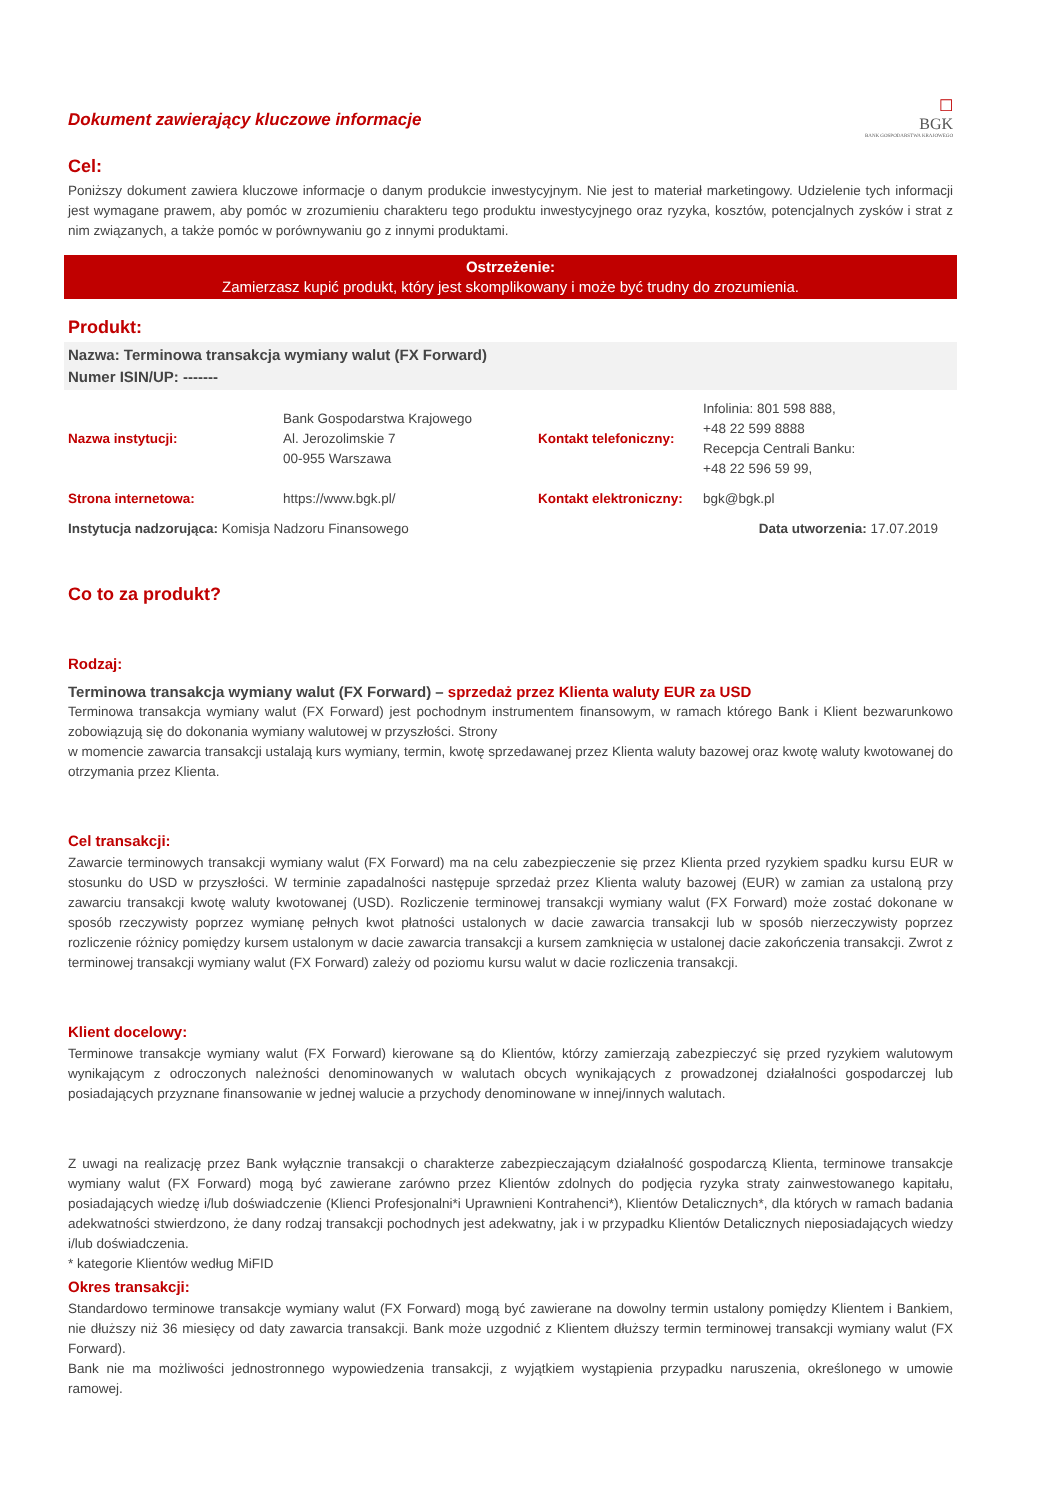Dokument zawierający kluczowe informacje
☐
BGK
BANK GOSPODARSTWA KRAJOWEGO
Cel:
Poniższy dokument zawiera kluczowe informacje o danym produkcie inwestycyjnym. Nie jest to materiał marketingowy. Udzielenie tych informacji jest wymagane prawem, aby pomóc w zrozumieniu charakteru tego produktu inwestycyjnego oraz ryzyka, kosztów, potencjalnych zysków i strat z nim związanych, a także pomóc w porównywaniu go z innymi produktami.
Ostrzeżenie:
Zamierzasz kupić produkt, który jest skomplikowany i może być trudny do zrozumienia.
Produkt:
Nazwa: Terminowa transakcja wymiany walut (FX Forward)
Numer ISIN/UP: -------
| Nazwa instytucji: | Bank Gospodarstwa Krajowego Al. Jerozolimskie 7 00-955 Warszawa | Kontakt telefoniczny: | Infolinia: 801 598 888, +48 22 599 8888 Recepcja Centrali Banku: +48 22 596 59 99, |
| Strona internetowa: | https://www.bgk.pl/ | Kontakt elektroniczny: | bgk@bgk.pl |
| Instytucja nadzorująca: Komisja Nadzoru Finansowego | | Data utworzenia: 17.07.2019 | |
Co to za produkt?
Rodzaj:
Terminowa transakcja wymiany walut (FX Forward) – sprzedaż przez Klienta waluty EUR za USD
Terminowa transakcja wymiany walut (FX Forward) jest pochodnym instrumentem finansowym, w ramach którego Bank i Klient bezwarunkowo zobowiązują się do dokonania wymiany walutowej w przyszłości. Strony
w momencie zawarcia transakcji ustalają kurs wymiany, termin, kwotę sprzedawanej przez Klienta waluty bazowej oraz kwotę waluty kwotowanej do otrzymania przez Klienta.
Cel transakcji:
Zawarcie terminowych transakcji wymiany walut (FX Forward) ma na celu zabezpieczenie się przez Klienta przed ryzykiem spadku kursu EUR w stosunku do USD w przyszłości. W terminie zapadalności następuje sprzedaż przez Klienta waluty bazowej (EUR) w zamian za ustaloną przy zawarciu transakcji kwotę waluty kwotowanej (USD). Rozliczenie terminowej transakcji wymiany walut (FX Forward) może zostać dokonane w sposób rzeczywisty poprzez wymianę pełnych kwot płatności ustalonych w dacie zawarcia transakcji lub w sposób nierzeczywisty poprzez rozliczenie różnicy pomiędzy kursem ustalonym w dacie zawarcia transakcji a kursem zamknięcia w ustalonej dacie zakończenia transakcji. Zwrot z terminowej transakcji wymiany walut (FX Forward) zależy od poziomu kursu walut w dacie rozliczenia transakcji.
Klient docelowy:
Terminowe transakcje wymiany walut (FX Forward) kierowane są do Klientów, którzy zamierzają zabezpieczyć się przed ryzykiem walutowym wynikającym z odroczonych należności denominowanych w walutach obcych wynikających z prowadzonej działalności gospodarczej lub posiadających przyznane finansowanie w jednej walucie a przychody denominowane w innej/innych walutach.
Z uwagi na realizację przez Bank wyłącznie transakcji o charakterze zabezpieczającym działalność gospodarczą Klienta, terminowe transakcje wymiany walut (FX Forward) mogą być zawierane zarówno przez Klientów zdolnych do podjęcia ryzyka straty zainwestowanego kapitału, posiadających wiedzę i/lub doświadczenie (Klienci Profesjonalni*i Uprawnieni Kontrahenci*), Klientów Detalicznych*, dla których w ramach badania adekwatności stwierdzono, że dany rodzaj transakcji pochodnych jest adekwatny, jak i w przypadku Klientów Detalicznych nieposiadających wiedzy i/lub doświadczenia.
* kategorie Klientów według MiFID
Okres transakcji:
Standardowo terminowe transakcje wymiany walut (FX Forward) mogą być zawierane na dowolny termin ustalony pomiędzy Klientem i Bankiem, nie dłuższy niż 36 miesięcy od daty zawarcia transakcji. Bank może uzgodnić z Klientem dłuższy termin terminowej transakcji wymiany walut (FX Forward).
Bank nie ma możliwości jednostronnego wypowiedzenia transakcji, z wyjątkiem wystąpienia przypadku naruszenia, określonego w umowie ramowej.